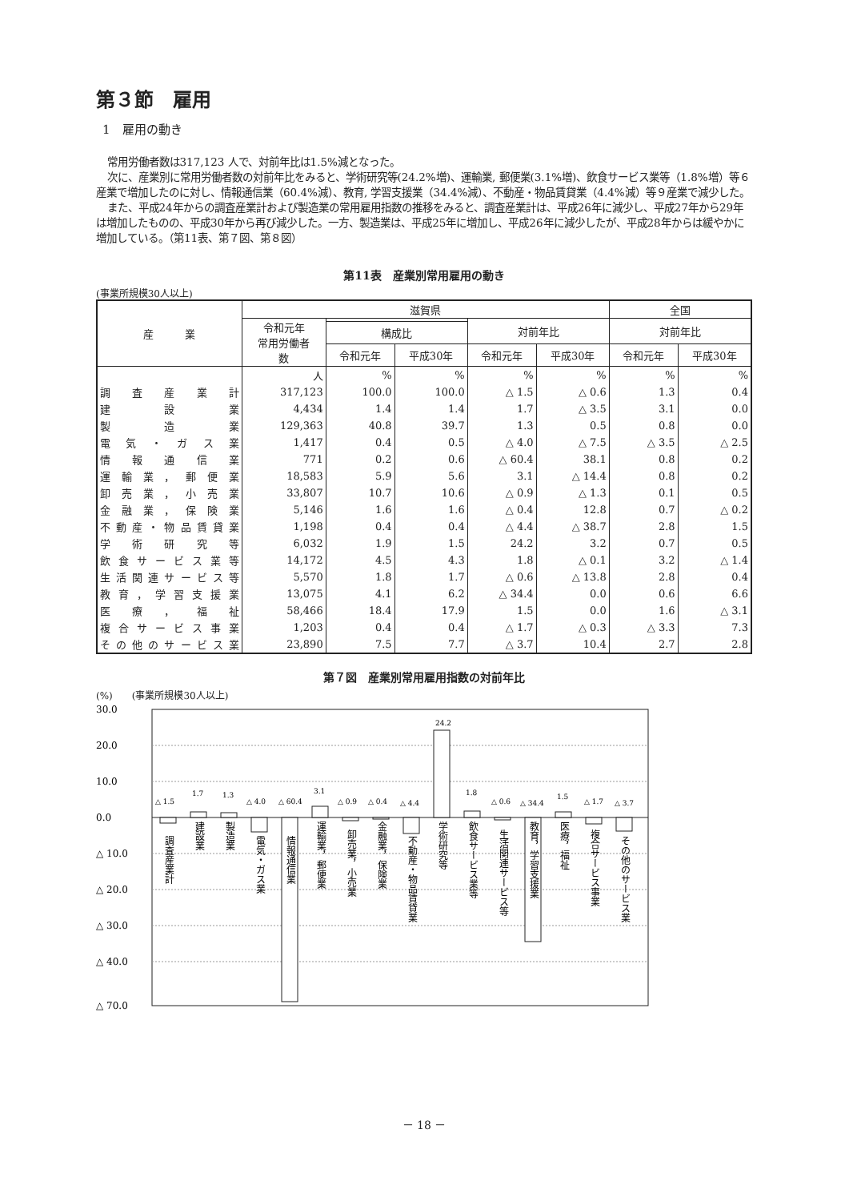第３節　雇用
1　雇用の動き
常用労働者数は317,123 人で、対前年比は1.5%減となった。
次に、産業別に常用労働者数の対前年比をみると、学術研究等(24.2%増)、運輸業, 郵便業(3.1%増)、飲食サービス業等（1.8%増）等６産業で増加したのに対し、情報通信業（60.4%減）、教育, 学習支援業（34.4%減）、不動産・物品賃貸業（4.4%減）等９産業で減少した。
また、平成24年からの調査産業計および製造業の常用雇用指数の推移をみると、調査産業計は、平成26年に減少し、平成27年から29年は増加したものの、平成30年から再び減少した。一方、製造業は、平成25年に増加し、平成26年に減少したが、平成28年からは緩やかに増加している。（第11表、第７図、第８図）
第11表　産業別常用雇用の動き
(事業所規模30人以上)
| 産 業 | 滋賀県 | | | | | 全国 | |
| --- | --- | --- | --- | --- | --- | --- | --- |
| | 令和元年 常用労働者 数 | | | 対前年比 | | 対前年比 | |
| | | 構成比 | | | | | |
| | | 令和元年 | 平成30年 | 令和元年 | 平成30年 | 令和元年 | 平成30年 |
| | 人 | % | % | % | % | % | % |
| 調査産業計 | 317,123 | 100.0 | 100.0 | △ 1.5 | △ 0.6 | 1.3 | 0.4 |
| 建設業 | 4,434 | 1.4 | 1.4 | 1.7 | △ 3.5 | 3.1 | 0.0 |
| 製造業 | 129,363 | 40.8 | 39.7 | 1.3 | 0.5 | 0.8 | 0.0 |
| 電気・ガス業 | 1,417 | 0.4 | 0.5 | △ 4.0 | △ 7.5 | △ 3.5 | △ 2.5 |
| 情報通信業 | 771 | 0.2 | 0.6 | △ 60.4 | 38.1 | 0.8 | 0.2 |
| 運輸業，郵便業 | 18,583 | 5.9 | 5.6 | 3.1 | △ 14.4 | 0.8 | 0.2 |
| 卸売業，小売業 | 33,807 | 10.7 | 10.6 | △ 0.9 | △ 1.3 | 0.1 | 0.5 |
| 金融業，保険業 | 5,146 | 1.6 | 1.6 | △ 0.4 | 12.8 | 0.7 | △ 0.2 |
| 不動産・物品賃貸業 | 1,198 | 0.4 | 0.4 | △ 4.4 | △ 38.7 | 2.8 | 1.5 |
| 学術研究等 | 6,032 | 1.9 | 1.5 | 24.2 | 3.2 | 0.7 | 0.5 |
| 飲食サービス業等 | 14,172 | 4.5 | 4.3 | 1.8 | △ 0.1 | 3.2 | △ 1.4 |
| 生活関連サービス等 | 5,570 | 1.8 | 1.7 | △ 0.6 | △ 13.8 | 2.8 | 0.4 |
| 教育，学習支援業 | 13,075 | 4.1 | 6.2 | △ 34.4 | 0.0 | 0.6 | 6.6 |
| 医療，福祉 | 58,466 | 18.4 | 17.9 | 1.5 | 0.0 | 1.6 | △ 3.1 |
| 複合サービス事業 | 1,203 | 0.4 | 0.4 | △ 1.7 | △ 0.3 | △ 3.3 | 7.3 |
| その他のサービス業 | 23,890 | 7.5 | 7.7 | △ 3.7 | 10.4 | 2.7 | 2.8 |
第７図　産業別常用雇用指数の対前年比
(%)　　(事業所規模30人以上)
30.0
20.0
10.0
0.0
△ 10.0
△ 20.0
△ 30.0
△ 40.0
△ 70.0
△ 1.5
1.7
1.3
△ 4.0
△ 60.4
3.1
△ 0.9
△ 0.4
△ 4.4
24.2
1.8
△ 0.6
△ 34.4
1.5
△ 1.7
△ 3.7
調査産業計
建設業
製造業
電気・ガス業
情報通信業
運輸業，郵便業
卸売業，小売業
金融業，保険業
不動産・物品賃貸業
学術研究等
飲食サービス業等
生活関連サービス等
教育，学習支援業
医療，福祉
複合サービス事業
その他のサービス業
－ 18 －